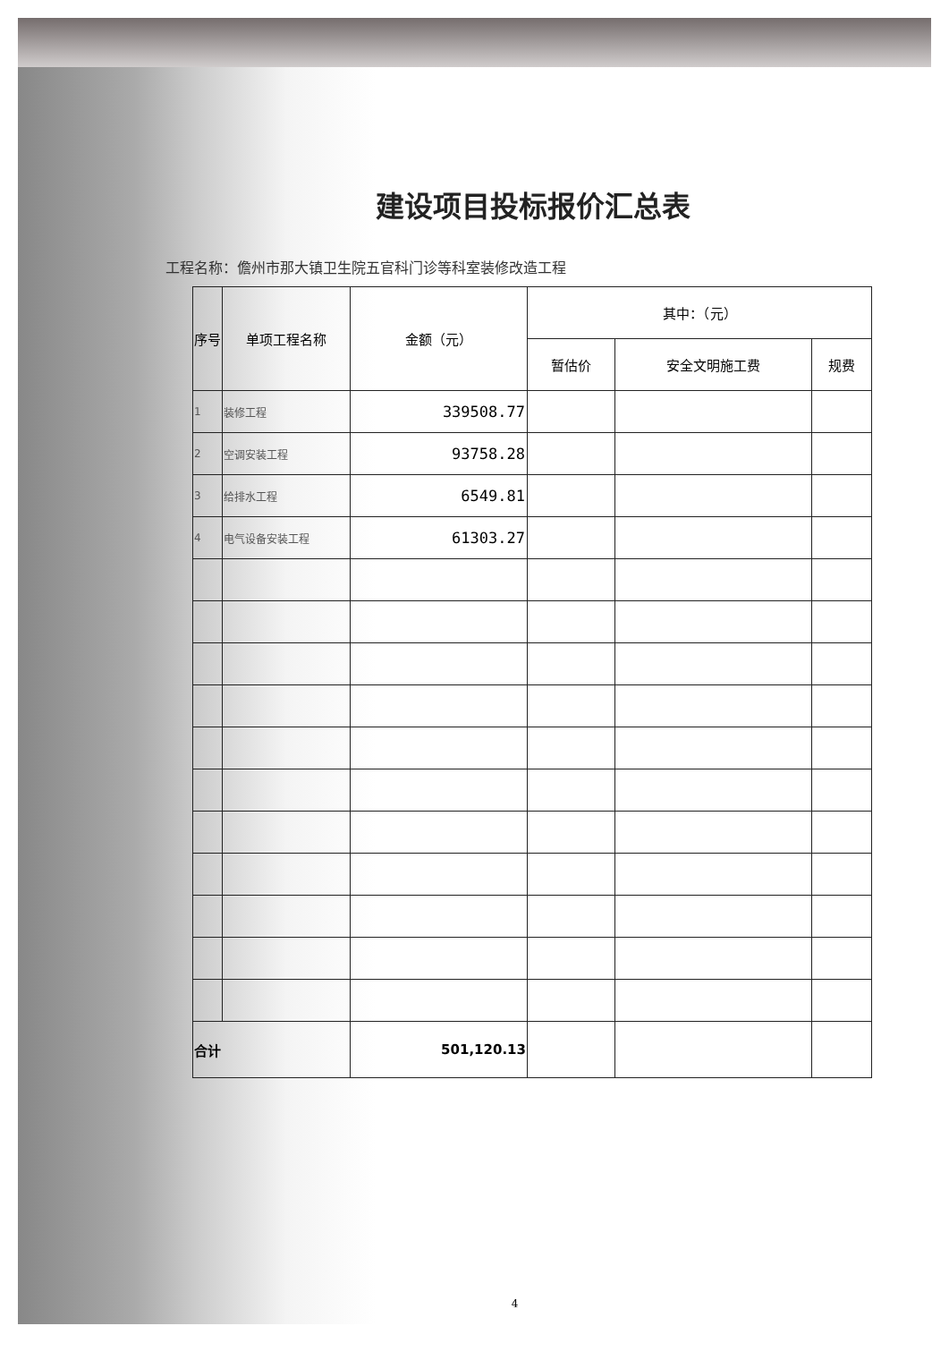建设项目投标报价汇总表
工程名称：儋州市那大镇卫生院五官科门诊等科室装修改造工程
| 序号 | 单项工程名称 | 金额（元） | 其中：（元） | | |
| --- | --- | --- | --- | --- | --- |
| | | | 暂估价 | 安全文明施工费 | 规费 |
| 1 | 装修工程 | 339508.77 | | | |
| 2 | 空调安装工程 | 93758.28 | | | |
| 3 | 给排水工程 | 6549.81 | | | |
| 4 | 电气设备安装工程 | 61303.27 | | | |
| 合计 | | 501,120.13 | | | |
4